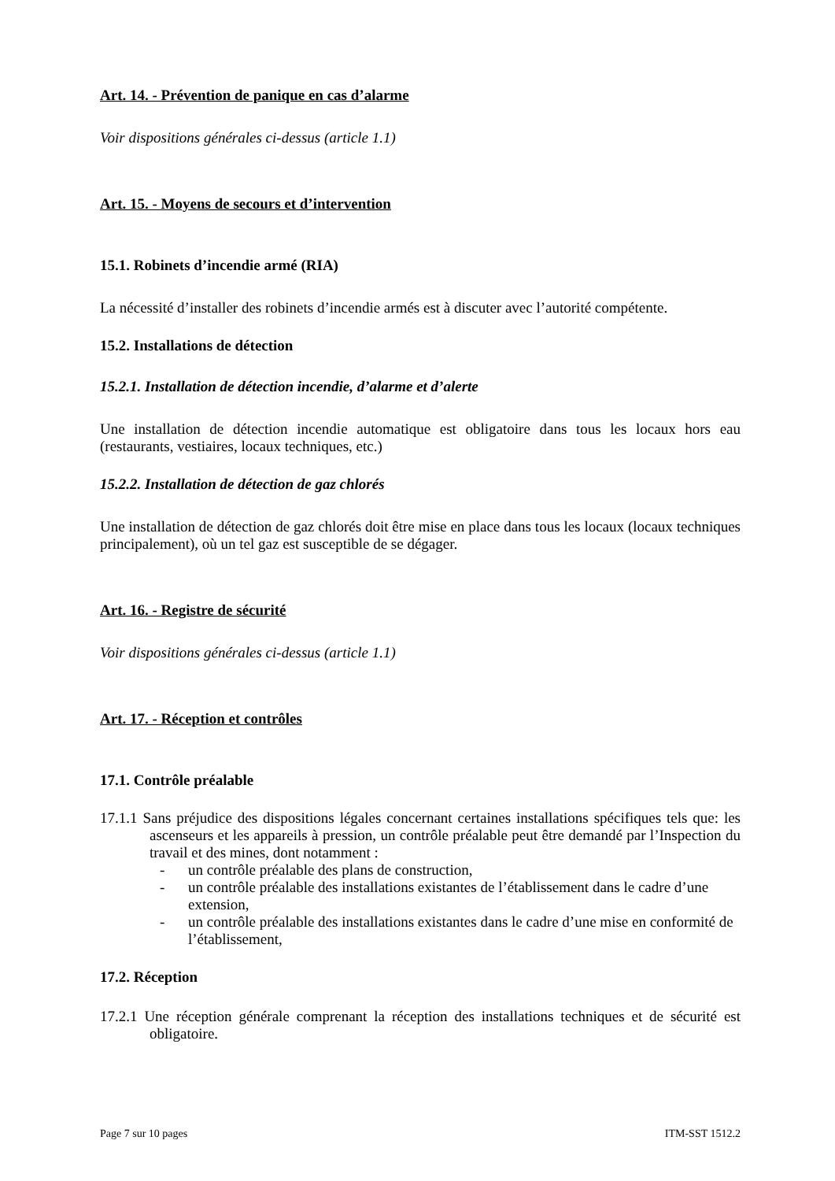Art. 14. - Prévention de panique en cas d’alarme
Voir dispositions générales ci-dessus (article 1.1)
Art. 15. - Moyens de secours et d’intervention
15.1. Robinets d’incendie armé (RIA)
La nécessité d’installer des robinets d’incendie armés est à discuter avec l’autorité compétente.
15.2. Installations de détection
15.2.1. Installation de détection incendie, d’alarme et d’alerte
Une installation de détection incendie automatique est obligatoire dans tous les locaux hors eau (restaurants, vestiaires, locaux techniques, etc.)
15.2.2. Installation de détection de gaz chlorés
Une installation de détection de gaz chlorés doit être mise en place dans tous les locaux (locaux techniques principalement), où un tel gaz est susceptible de se dégager.
Art. 16. - Registre de sécurité
Voir dispositions générales ci-dessus (article 1.1)
Art. 17. - Réception et contrôles
17.1. Contrôle préalable
17.1.1 Sans préjudice des dispositions légales concernant certaines installations spécifiques tels que: les ascenseurs et les appareils à pression, un contrôle préalable peut être demandé par l’Inspection du travail et des mines, dont notamment :
- un contrôle préalable des plans de construction,
- un contrôle préalable des installations existantes de l’établissement dans le cadre d’une extension,
- un contrôle préalable des installations existantes dans le cadre d’une mise en conformité de l’établissement,
17.2. Réception
17.2.1 Une réception générale comprenant la réception des installations techniques et de sécurité est obligatoire.
Page 7 sur 10 pages ITM-SST 1512.2